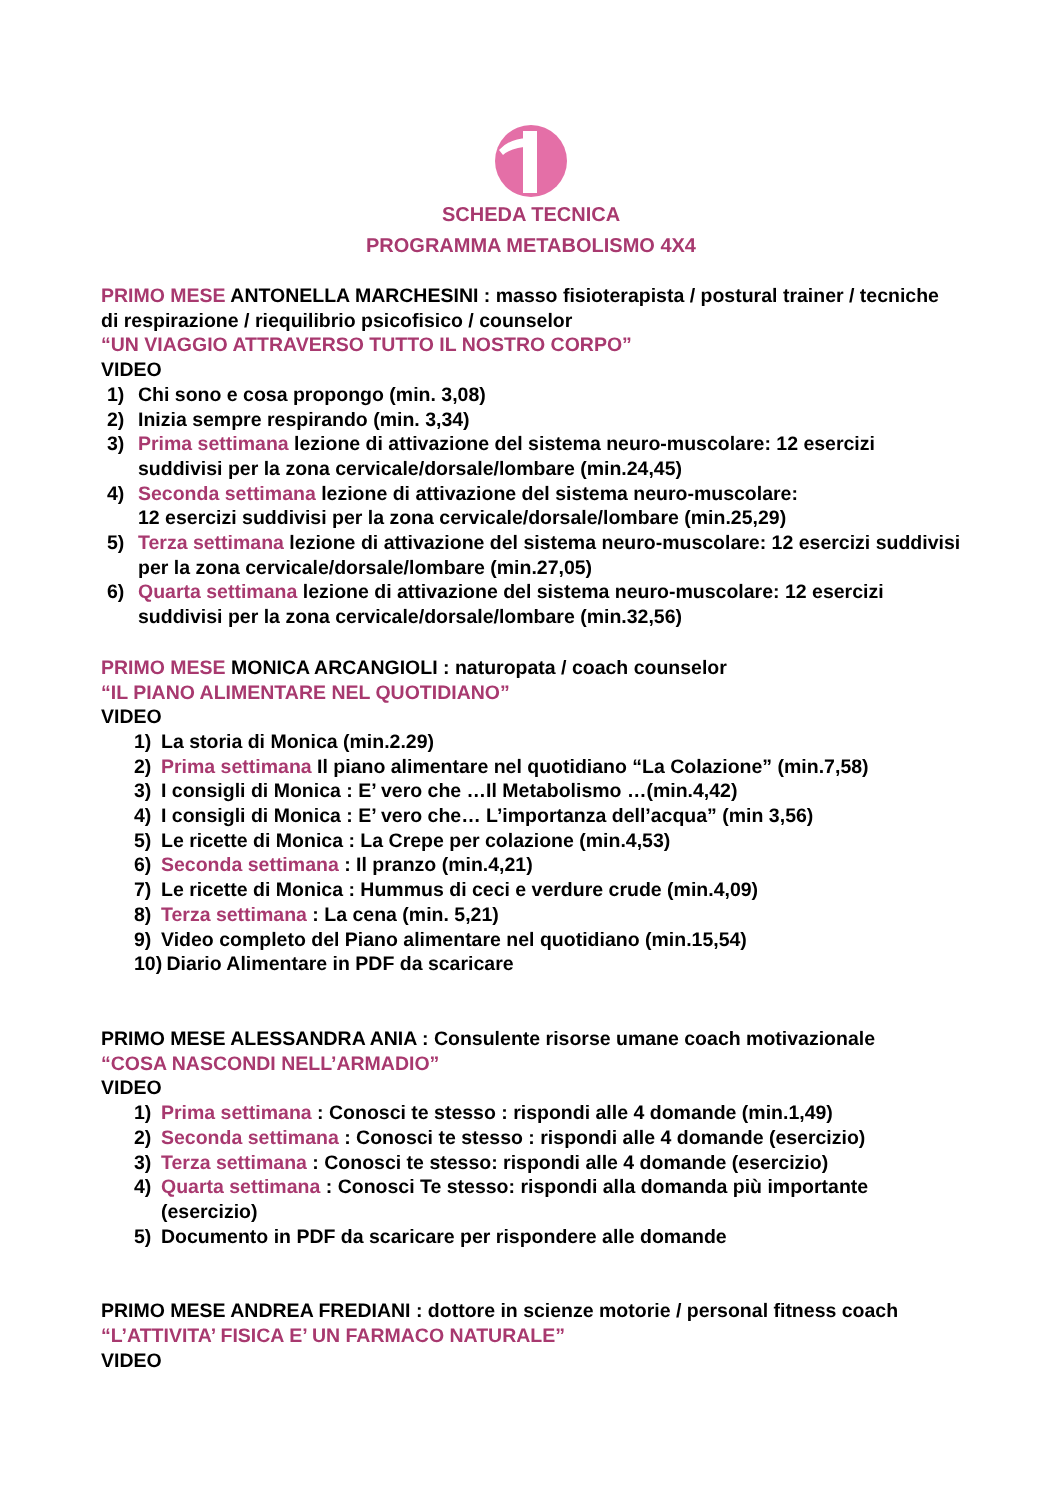SCHEDA TECNICA
PROGRAMMA METABOLISMO 4X4
PRIMO MESE ANTONELLA MARCHESINI : masso fisioterapista / postural trainer / tecniche di respirazione / riequilibrio psicofisico / counselor
“UN VIAGGIO ATTRAVERSO TUTTO IL NOSTRO CORPO”
VIDEO
1) Chi sono e cosa propongo (min. 3,08)
2) Inizia sempre respirando (min. 3,34)
3) Prima settimana lezione di attivazione del sistema neuro-muscolare: 12 esercizi suddivisi per la zona cervicale/dorsale/lombare (min.24,45)
4) Seconda settimana lezione di attivazione del sistema neuro-muscolare:
12 esercizi suddivisi per la zona cervicale/dorsale/lombare (min.25,29)
5) Terza settimana lezione di attivazione del sistema neuro-muscolare: 12 esercizi suddivisi per la zona cervicale/dorsale/lombare (min.27,05)
6) Quarta settimana lezione di attivazione del sistema neuro-muscolare: 12 esercizi suddivisi per la zona cervicale/dorsale/lombare (min.32,56)
PRIMO MESE MONICA ARCANGIOLI : naturopata / coach counselor
“IL PIANO ALIMENTARE NEL QUOTIDIANO”
VIDEO
1) La storia di Monica (min.2.29)
2) Prima settimana Il piano alimentare nel quotidiano “La Colazione” (min.7,58)
3) I consigli di Monica : E’ vero che …Il Metabolismo …(min.4,42)
4) I consigli di Monica : E’ vero che… L’importanza dell’acqua” (min 3,56)
5) Le ricette di Monica : La Crepe per colazione (min.4,53)
6) Seconda settimana : Il pranzo (min.4,21)
7) Le ricette di Monica : Hummus di ceci e verdure crude (min.4,09)
8) Terza settimana : La cena (min. 5,21)
9) Video completo del Piano alimentare nel quotidiano (min.15,54)
10) Diario Alimentare in PDF da scaricare
PRIMO MESE ALESSANDRA ANIA : Consulente risorse umane coach motivazionale
“COSA NASCONDI NELL’ARMADIO”
VIDEO
1) Prima settimana : Conosci te stesso : rispondi alle 4 domande (min.1,49)
2) Seconda settimana : Conosci te stesso : rispondi alle 4 domande (esercizio)
3) Terza settimana : Conosci te stesso: rispondi alle 4 domande (esercizio)
4) Quarta settimana : Conosci Te stesso: rispondi alla domanda più importante (esercizio)
5) Documento in PDF da scaricare per rispondere alle domande
PRIMO MESE ANDREA FREDIANI : dottore in scienze motorie / personal fitness coach
“L’ATTIVITA’ FISICA E’ UN FARMACO NATURALE”
VIDEO